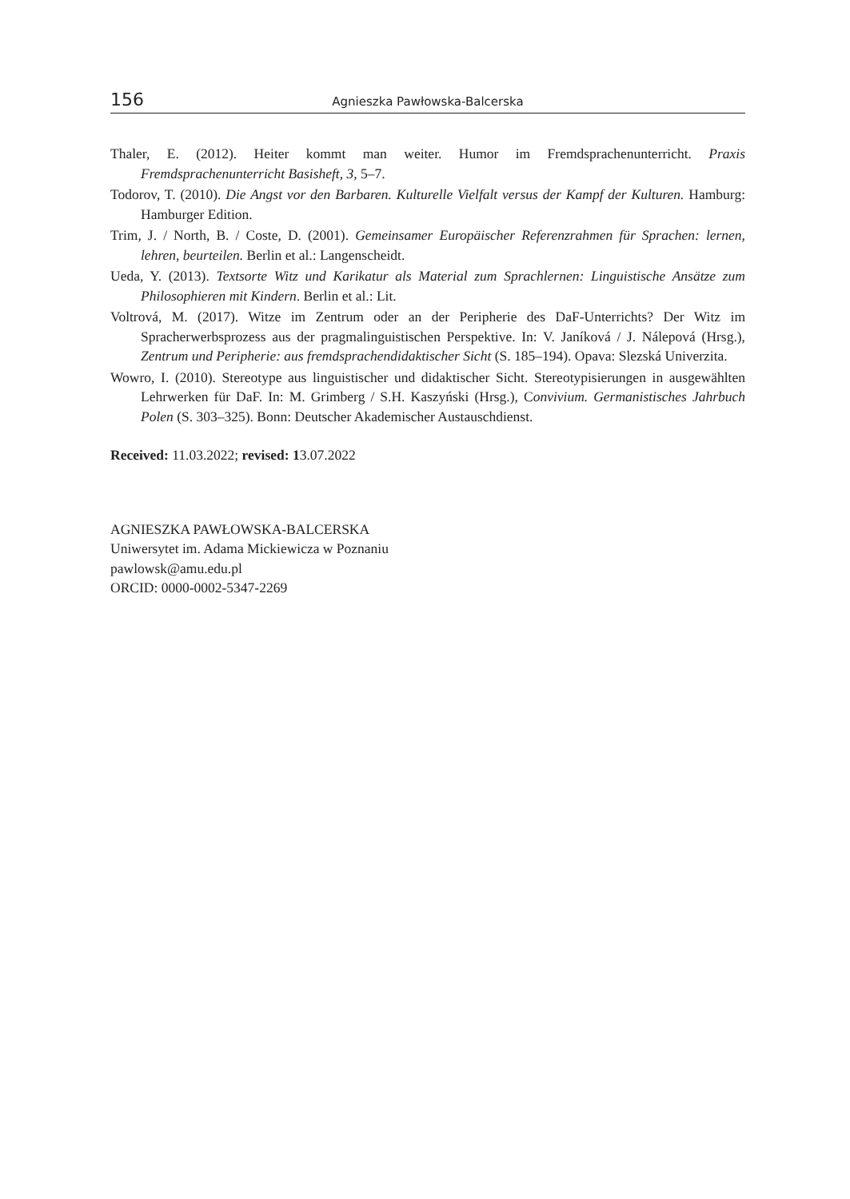156 Agnieszka Pawłowska-Balcerska
Thaler, E. (2012). Heiter kommt man weiter. Humor im Fremdsprachenunterricht. Praxis Fremdsprachenunterricht Basisheft, 3, 5–7.
Todorov, T. (2010). Die Angst vor den Barbaren. Kulturelle Vielfalt versus der Kampf der Kulturen. Hamburg: Hamburger Edition.
Trim, J. / North, B. / Coste, D. (2001). Gemeinsamer Europäischer Referenzrahmen für Sprachen: lernen, lehren, beurteilen. Berlin et al.: Langenscheidt.
Ueda, Y. (2013). Textsorte Witz und Karikatur als Material zum Sprachlernen: Linguistische Ansätze zum Philosophieren mit Kindern. Berlin et al.: Lit.
Voltrová, M. (2017). Witze im Zentrum oder an der Peripherie des DaF-Unterrichts? Der Witz im Spracherwerbsprozess aus der pragmalinguistischen Perspektive. In: V. Janíková / J. Nálepová (Hrsg.), Zentrum und Peripherie: aus fremdsprachendidaktischer Sicht (S. 185–194). Opava: Slezská Univerzita.
Wowro, I. (2010). Stereotype aus linguistischer und didaktischer Sicht. Stereotypisierungen in ausgewählten Lehrwerken für DaF. In: M. Grimberg / S.H. Kaszyński (Hrsg.), Convivium. Germanistisches Jahrbuch Polen (S. 303–325). Bonn: Deutscher Akademischer Austauschdienst.
Received: 11.03.2022; revised: 13.07.2022
AGNIESZKA PAWŁOWSKA-BALCERSKA
Uniwersytet im. Adama Mickiewicza w Poznaniu
pawlowsk@amu.edu.pl
ORCID: 0000-0002-5347-2269